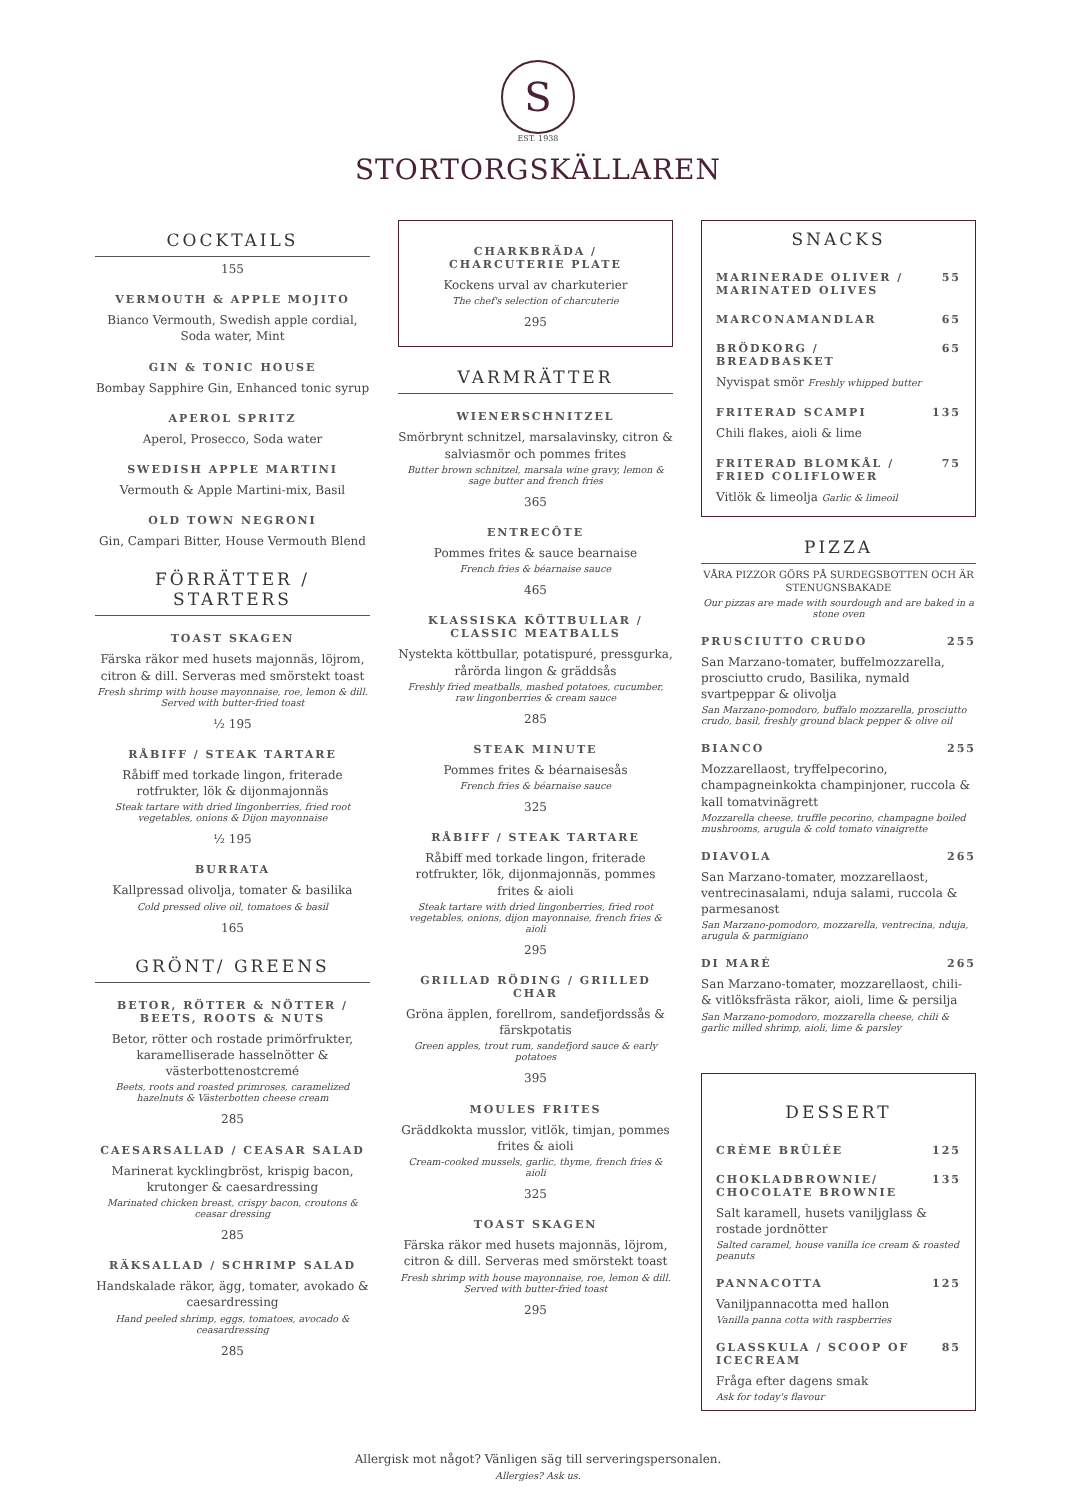S
EST. 1938
STORTORGSKÄLLAREN
COCKTAILS
155
VERMOUTH & APPLE MOJITO
Bianco Vermouth, Swedish apple cordial, Soda water, Mint
GIN & TONIC HOUSE
Bombay Sapphire Gin, Enhanced tonic syrup
APEROL SPRITZ
Aperol, Prosecco, Soda water
SWEDISH APPLE MARTINI
Vermouth & Apple Martini-mix, Basil
OLD TOWN NEGRONI
Gin, Campari Bitter, House Vermouth Blend
FÖRRÄTTER / STARTERS
TOAST SKAGEN
Färska räkor med husets majonnäs, löjrom, citron & dill. Serveras med smörstekt toast
Fresh shrimp with house mayonnaise, roe, lemon & dill. Served with butter-fried toast
½ 195
RÅBIFF / STEAK TARTARE
Råbiff med torkade lingon, friterade rotfrukter, lök & dijonmajonnäs
Steak tartare with dried lingonberries, fried root vegetables, onions & Dijon mayonnaise
½ 195
BURRATA
Kallpressad olivolja, tomater & basilika
Cold pressed olive oil, tomatoes & basil
165
GRÖNT/ GREENS
BETOR, RÖTTER & NÖTTER / BEETS, ROOTS & NUTS
Betor, rötter och rostade primörfrukter, karamelliserade hasselnötter & västerbottenostcremé
Beets, roots and roasted primroses, caramelized hazelnuts & Västerbotten cheese cream
285
CAESARSALLAD / CEASAR SALAD
Marinerat kycklingbröst, krispig bacon, krutonger & caesardressing
Marinated chicken breast, crispy bacon, croutons & ceasar dressing
285
RÄKSALLAD / SCHRIMP SALAD
Handskalade räkor, ägg, tomater, avokado & caesardressing
Hand peeled shrimp, eggs, tomatoes, avocado & ceasardressing
285
CHARKBRÄDA / CHARCUTERIE PLATE
Kockens urval av charkuterier
The chef's selection of charcuterie
295
VARMRÄTTER
WIENERSCHNITZEL
Smörbrynt schnitzel, marsalavinsky, citron & salviasmör och pommes frites
Butter brown schnitzel, marsala wine gravy, lemon & sage butter and french fries
365
ENTRECÔTE
Pommes frites & sauce bearnaise
French fries & béarnaise sauce
465
KLASSISKA KÖTTBULLAR / CLASSIC MEATBALLS
Nystekta köttbullar, potatispuré, pressgurka, rårörda lingon & gräddsås
Freshly fried meatballs, mashed potatoes, cucumber, raw lingonberries & cream sauce
285
STEAK MINUTE
Pommes frites & béarnaisesås
French fries & béarnaise sauce
325
RÅBIFF / STEAK TARTARE
Råbiff med torkade lingon, friterade rotfrukter, lök, dijonmajonnäs, pommes frites & aioli
Steak tartare with dried lingonberries, fried root vegetables, onions, dijon mayonnaise, french fries & aioli
295
GRILLAD RÖDING / GRILLED CHAR
Gröna äpplen, forellrom, sandefjordssås & färskpotatis
Green apples, trout rum, sandefjord sauce & early potatoes
395
MOULES FRITES
Gräddkokta musslor, vitlök, timjan, pommes frites & aioli
Cream-cooked mussels, garlic, thyme, french fries & aioli
325
TOAST SKAGEN
Färska räkor med husets majonnäs, löjrom, citron & dill. Serveras med smörstekt toast
Fresh shrimp with house mayonnaise, roe, lemon & dill. Served with butter-fried toast
295
SNACKS
MARINERADE OLIVER / MARINATED OLIVES 55
MARCONAMANDLAR 65
BRÖDKORG / BREADBASKET 65
Nyvispat smör Freshly whipped butter
FRITERAD SCAMPI 135
Chili flakes, aioli & lime
FRITERAD BLOMKÅL / FRIED COLIFLOWER 75
Vitlök & limeolja Garlic & limeoil
PIZZA
VÅRA PIZZOR GÖRS PÅ SURDEGSBOTTEN OCH ÄR STENUGNSBAKADE
Our pizzas are made with sourdough and are baked in a stone oven
PRUSCIUTTO CRUDO 255
San Marzano-tomater, buffelmozzarella, prosciutto crudo, Basilika, nymald svartpeppar & olivolja
San Marzano-pomodoro, buffalo mozzarella, prosciutto crudo, basil, freshly ground black pepper & olive oil
BIANCO 255
Mozzarellaost, tryffelpecorino, champagneinkokta champinjoner, ruccola & kall tomatvinägrett
Mozzarella cheese, truffle pecorino, champagne boiled mushrooms, arugula & cold tomato vinaigrette
DIAVOLA 265
San Marzano-tomater, mozzarellaost, ventrecinasalami, nduja salami, ruccola & parmesanost
San Marzano-pomodoro, mozzarella, ventrecina, nduja, arugula & parmigiano
DI MARÉ 265
San Marzano-tomater, mozzarellaost, chili- & vitlöksfrästa räkor, aioli, lime & persilja
San Marzano-pomodoro, mozzarella cheese, chili & garlic milled shrimp, aioli, lime & parsley
DESSERT
CRÈME BRÛLÉE 125
CHOKLADBROWNIE/ CHOCOLATE BROWNIE 135
Salt karamell, husets vaniljglass & rostade jordnötter
Salted caramel, house vanilla ice cream & roasted peanuts
PANNACOTTA 125
Vaniljpannacotta med hallon
Vanilla panna cotta with raspberries
GLASSKULA / SCOOP OF ICECREAM 85
Fråga efter dagens smak
Ask for today's flavour
Allergisk mot något? Vänligen säg till serveringspersonalen.
Allergies? Ask us.